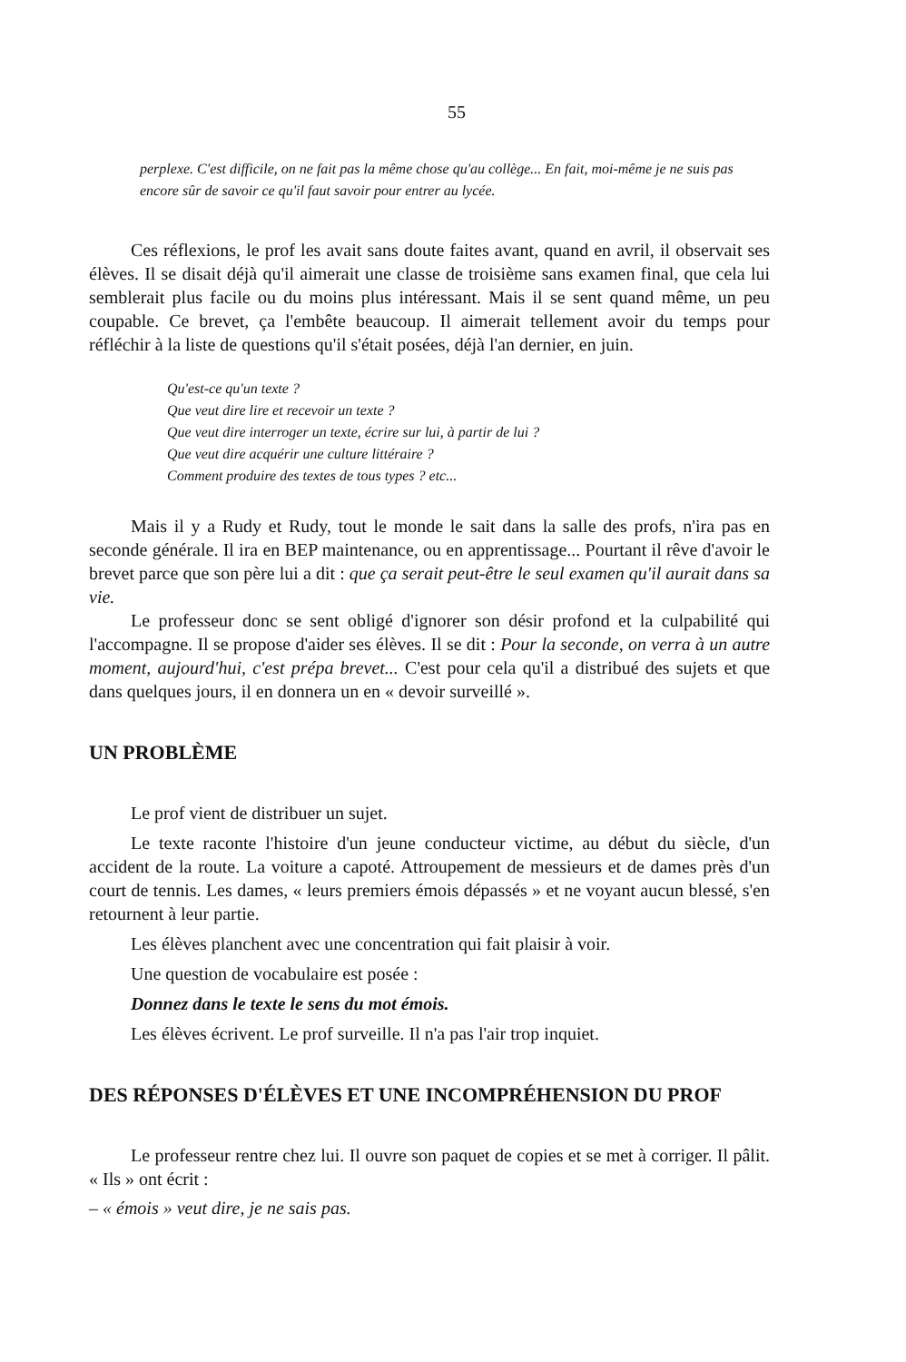55
perplexe. C'est difficile, on ne fait pas la même chose qu'au collège... En fait, moi-même je ne suis pas encore sûr de savoir ce qu'il faut savoir pour entrer au lycée.
Ces réflexions, le prof les avait sans doute faites avant, quand en avril, il observait ses élèves. Il se disait déjà qu'il aimerait une classe de troisième sans examen final, que cela lui semblerait plus facile ou du moins plus intéressant. Mais il se sent quand même, un peu coupable. Ce brevet, ça l'embête beaucoup. Il aimerait tellement avoir du temps pour réfléchir à la liste de questions qu'il s'était posées, déjà l'an dernier, en juin.
Qu'est-ce qu'un texte ?
Que veut dire lire et recevoir un texte ?
Que veut dire interroger un texte, écrire sur lui, à partir de lui ?
Que veut dire acquérir une culture littéraire ?
Comment produire des textes de tous types ? etc...
Mais il y a Rudy et Rudy, tout le monde le sait dans la salle des profs, n'ira pas en seconde générale. Il ira en BEP maintenance, ou en apprentissage... Pourtant il rêve d'avoir le brevet parce que son père lui a dit : que ça serait peut-être le seul examen qu'il aurait dans sa vie.
Le professeur donc se sent obligé d'ignorer son désir profond et la culpabilité qui l'accompagne. Il se propose d'aider ses élèves. Il se dit : Pour la seconde, on verra à un autre moment, aujourd'hui, c'est prépa brevet... C'est pour cela qu'il a distribué des sujets et que dans quelques jours, il en donnera un en « devoir surveillé ».
UN PROBLÈME
Le prof vient de distribuer un sujet.
Le texte raconte l'histoire d'un jeune conducteur victime, au début du siècle, d'un accident de la route. La voiture a capoté. Attroupement de messieurs et de dames près d'un court de tennis. Les dames, « leurs premiers émois dépassés » et ne voyant aucun blessé, s'en retournent à leur partie.
Les élèves planchent avec une concentration qui fait plaisir à voir.
Une question de vocabulaire est posée :
Donnez dans le texte le sens du mot émois.
Les élèves écrivent. Le prof surveille. Il n'a pas l'air trop inquiet.
DES RÉPONSES D'ÉLÈVES ET UNE INCOMPRÉHENSION DU PROF
Le professeur rentre chez lui. Il ouvre son paquet de copies et se met à corriger. Il pâlit. « Ils » ont écrit :
– « émois » veut dire, je ne sais pas.